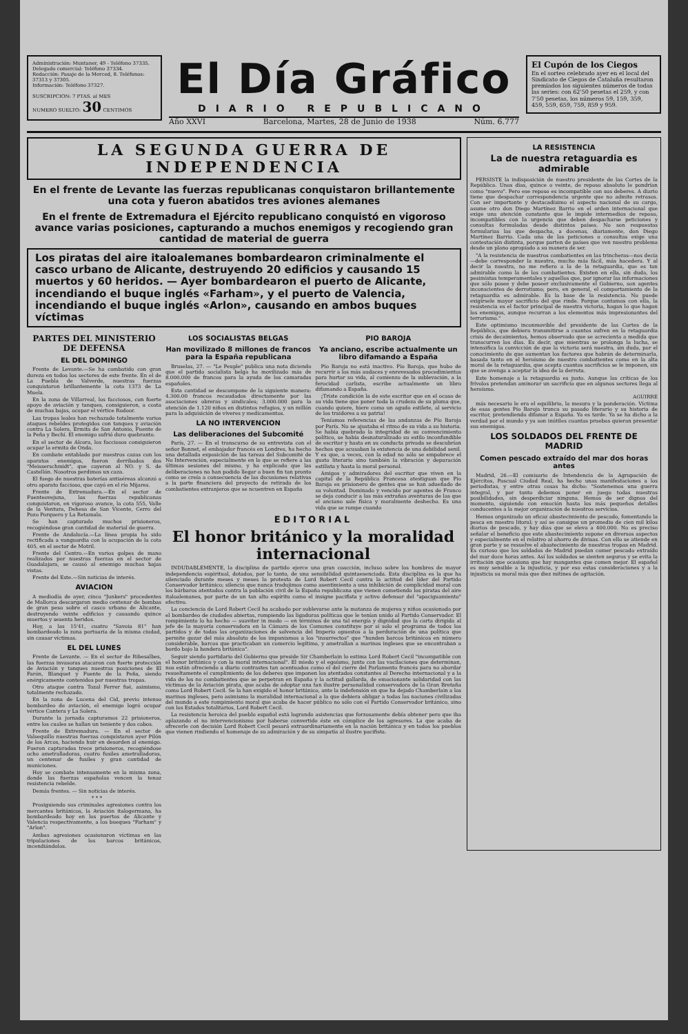Administración: Muntaner, 49 - Teléfono 37335.
Delegado comercial: Teléfono 37334.
Redacción: Pasaje de la Merced, 8. Teléfonos: 37313 y 37305.
Información: Teléfono 37327.
SUSCRIPCION: 7 PTAS. al MES
NUMERO SUELTO: 30 CENTIMOS
El Día Gráfico
DIARIO REPUBLICANO
Año XXVI Barcelona, Martes, 28 de Junio de 1938 Núm. 6.777
El Cupón de los Ciegos
En el sorteo celebrado ayer en el local del Sindicato de Ciegos de Cataluña resultaron premiados los siguientes números de todas las series: con 62'50 pesetas el 259, y con 7'50 pesetas, los números 59, 159, 359, 459, 559, 659, 759, 859 y 959.
LA SEGUNDA GUERRA DE INDEPENDENCIA
En el frente de Levante las fuerzas republicanas conquistaron brillantemente una cota y fueron abatidos tres aviones alemanes
En el frente de Extremadura el Ejército republicano conquistó en vigoroso avance varias posiciones, capturando a muchos enemigos y recogiendo gran cantidad de material de guerra
Los piratas del aire italoalemanes bombardearon criminalmente el casco urbano de Alicante, destruyendo 20 edificios y causando 15 muertos y 60 heridos. — Ayer bombardearon el puerto de Alicante, incendiando el buque inglés «Farham», y el puerto de Valencia, incendiando el buque inglés «Arlon», causando en ambos buques víctimas
PARTES DEL MINISTERIO DE DEFENSA
EL DEL DOMINGO
Frente de Levante.—Se ha combatido con gran dureza en todos los sectores de este frente. En el de La Puebla de Valverde, nuestras fuerzas conquistaron brillantemente la cota 1373 de La Muela.
En la zona de Villarreal, los facciosos, con fuerte apoyo de aviación y tanques, consiguieron, a costa de muchas bajas, ocupar el vértice Rodoor.
Las tropas leales han rechazado totalmente varios ataques rebeldes protegidos con tanques y aviación contra La Solera, Ermita de San Antonio, Fuente de la Peña y Bechí. El enemigo sufrió duro quebranto.
En el sector de Alcora, los facciosos consiguieron ocupar la ermita de Onda.
En combate entablado por nuestros cazas con los aparatos enemigos, fueron derribados dos "Meisserschmidt", que cayeron al NO. y S. de Castellón. Nosotros perdimos un caza.
El fuego de nuestras baterías antiaéreas alcanzó a otro aparato faccioso, que cayó en el río Mijares.
Frente de Extremadura.—En el sector de Fuenteovejuna, las fuerzas republicanas conquistaron, en vigoroso avance, la cota 555, Valle de la Ventura, Dehesa de San Vicente, Cerro del Pozo Porquero y La Retamala.
Se han capturado muchos prisioneros, recogiéndose gran cantidad de material de guerra.
Frente de Andalucía.—La línea propia ha sido rectificada a vanguardia con la ocupación de la cota 405, en el sector de Motril.
Frente del Centro.—En varios golpes de mano realizados por nuestras fuerzas en el sector de Guadalajara, se causó al enemigo muchas bajas vistas.
Frente del Este.—Sin noticias de interés.
AVIACION
A mediodía de ayer, cinco "Junkers" procedentes de Mallorca descargaron medio centenar de bombas de gran peso sobre el casco urbano de Alicante, destruyendo veinte edificios y causando quince muertos y sesenta heridos.
Hoy, a las 15'41, cuatro "Savoia 81" han bombardeado la zona portuaria de la misma ciudad, sin causar víctimas.
EL DEL LUNES
Frente de Levante. — En el sector de Ribesalbes, las fuerzas invasoras atacaron con fuerte protección de Aviación y tanques nuestras posiciones de El Farón, Blanquet y Fuente de la Peña, siendo enérgicamente contenidos por nuestras tropas.
Otro ataque contra Tozal Ferrer fué, asimismo, totalmente rechazado.
En la zona de Lucena del Cid, previo intenso bombardeo de aviación, el enemigo logró ocupar vértice Cantera y La Solera.
Durante la jornada capturamos 22 prisioneros, entre los cuales se hallan un teniente y dos cabos.
Frente de Extremadura. — En el sector de Valsequillo nuestras fuerzas conquistaron ayer Pilón de los Arcos, haciendo huir en desorden al enemigo. Fueron capturados trece prisioneros, recogiéndose ocho ametralladoras, cuatro fusiles ametralladoras, un centenar de fusiles y gran cantidad de municiones.
Hoy se combate intensamente en la misma zona, donde las fuerzas españolas vencen la tenaz resistencia rebelde.
Demás frentes. — Sin noticias de interés.
* * *
Prosiguiendo sus criminales agresiones contra los mercantes británicos, la Aviación italogermana, ha bombardeado hoy en los puertos de Alicante y Valencia respectivamente, a los bueques "Farham" y "Arlon".
Ambas agresiones ocasionaron víctimas en las tripulaciones de los barcos británicos, incendiándolos.
LOS SOCIALISTAS BELGAS
Han movilizado 8 millones de francos para la España republicana
Bruselas, 27. — "Le Peuple" publica una nota diciendo que el partido socialista belga ha movilizado más de 8.000.000 de francos para la ayuda de los camaradas españoles.
Esta cantidad se descompone de la siguiente manera: 4.300.00 francos recaudados directamente por las asociaciones obreras y sindicales; 3.000.000 para la atención de 1.120 niños en distintos refugios, y un millón para la adquisición de víveres y medicamentos.
LA NO INTERVENCION
Las deliberaciones del Subcomité
París, 27. — En el transcurso de su entrevista con el señor Bonnet, el embajador francés en Londres, ha hecho una detallada exposición de las tareas del Subcomité de No Intervención, especialmente en lo que se refiere a las últimas sesiones del mismo, y ha explicado que las deliberaciones no han podido llegar a buen fin tan pronto como se creía a consecuencia de las dscusiones relativas a la parte financiera del proyecto de retirada de los combatientes extranjeros que se ncuentren en España
PIO BAROJA
Ya anciano, escribe actualmente un libro difamando a España
Pío Baroja no está inactivo. Pío Baroja, que hubo de recurrir a los más audaces y enrevesados procedimientos para hurtar su vida, al comienzo de la sublevación, a la ferocidad carlista, escribe actualmente un libro difamando a España.
¡Triste condición la de este escritor que en el ocaso de su vida tiene que poner toda la crudeza de su pluma que, cuando quiere, hiere como un agudo estilete, al servicio de los traidores a su patria!
Teníamos referencias de las andanzas de Pío Baroja por París. No se ajustaba el ritmo de su vida a su historia. Se había quebrado la integridad de su convencimiento político, se había desnaturalizado su estilo inconfundible de escritor y hasta en su conducta privada se descubrían hechos que acusaban la existencia de una debilidad senil. Y es que, a veces, con la edad no sólo se empobrece el gusto literario sino también la vibración y depuración estilista y hasta la moral personal.
Amigos y admiradores del escritor que viven en la capital de la República Francesa atestiguan que Pío Baroja es prisionero de gentes que se han adueñado de su voluntad. Dominado y vencido por agentes de Franco se deja conducir a las más extrañas aventuras de las que el anciano sale física y moralmente deshecho. Es una vida que se rompe cuando
EDITORIAL
El honor británico y la moralidad internacional
INDUDABLEMENTE, la disciplina de partido ejerce una gran coacción, incluso sobre los hombres de mayor independencia espiritual, dotados, por lo tanto, de una sensibilidad quintaesenciada. Esta disciplina es la que ha silenciado durante meses y meses la protesta de Lord Robert Cecil contra la actitud del líder del Partido Conservador británico; silencio que nunca tradujimos como asentimiento a una inhibición de complicidad moral con los bárbaros atentados contra la población civil de la España republicana que vienen cometiendo los piratas del aire italoalemanes, por parte de un tan alto espíritu como el insigne pacifista y activo defensor del "apaciguamiento" efectivo.
La conciencia de Lord Robert Cecil ha acabado por sublevarse ante la matanza de mujeres y niños ocasionada por el bombardeo de ciudades abiertas, rompiendo las ligaduras políticas que le tenían unido al Partido Conservador. El rompimiento lo ha hecho — suaviter in modo — en términos de una tal energía y dignidad que la carta dirigida al jefe de la mayoría conservadora en la Cámara de los Comunes constituye por sí solo el programa de todos los partidos y de todas las organizaciones de solvencia del Imperio opuestos a la perduración de una política que permite gozar del más absoluto de los impunismos a los "insurrectos" que "hunden barcos británicos en número considerable, barcos que practicaban un comercio legítimo, y ametrallan a marinos ingleses que se encontraban a bordo bajo la bandera británica".
Seguir siendo partidario del Gobierno que preside Sir Chamberlain lo estima Lord Robert Cecil "incompatible con el honor británico y con la moral internacional". El miedo y el egoísmo, junto con las vacilaciones que determinan, nos están ofreciendo a diario contrastes tan acentuados como el del cierre del Parlamento francés para no abordar resueltamente el cumplimiento de los deberes que imponen los atentados constantes al Derecho internacional y a la vida de los no combatientes que se perpetran en España y la actitud gallarda, de emocionante solidaridad con las víctimas de la Aviación pirata, que acaba de adoptar una tan ilustre personalidad conservadora de la Gran Bretaña como Lord Robert Cecil. Se la han exigido el honor británico, ante la indefensión en que ha dejado Chamberlain a los marinos ingleses, pero asimismo la moralidad internacional a la que debiera obligar a todas las naciones civilizadas del mundo a este rompimiento moral que acaba de hacer público no sólo con el Partido Conservador británico, sino con los Estados totalitarios, Lord Robert Cecil.
La resistencia heroica del pueblo español está logrando asistencias que forzosamente debía obtener pero que iba aplazando el no intervencionismo por haberse convertido éste en cómplice de los agresores. La que acaba de ofrecerle con decisión Lord Robert Cecil pesará extraordinariamente en la nación británica y en todos los pueblos que vienen rindiendo el homenaje de su admiración y de su simpatía al ilustre pacifista.
LA RESISTENCIA
La de nuestra retaguardia es admirable
PERSISTE la indisposición de nuestro presidente de las Cortes de la República. Unos días, quince o veinte, de reposo absoluto le pondrían como "nuevo". Pero ese reposo es incompatible con sus deberes. A diario tiene que despachar correspondencia urgente que no admite retrasos. Con ser importante y destacadísimo el aspecto nacional de su cargo, asume otro don Diego Martínez Barrio en el orden internacional que exige una atención constante que le impide intermedios de reposo, incompatibles con la urgencia que deben despacharse peticiones y consultas formuladas desde distintos países. No son respuestas formularias las que despacha, a docenas, diariamente, don Diego Martínez Barrio. Cada una de las peticiones o consultas exige una contestación distinta, porque parten de países que ven nuestro problema desde un plano apropiado a su manera de ser.
"A la resistencia de nuestros combatientes en las trincheras—nos decía—debe corresponder la nuestra, mucho más fácil, más hacedera. Y al decir la nuestra, no me refiero a la de la retaguardia, que es tan admirable como la de los combatientes. Existen en ella, sin duda, los pesimistas temperamentales y aquellos que, por ignorar las informaciones que sólo posee y debe poseer exclusivamente el Gobierno, son agentes inconscientes de derrotismo; pero, en general, el comportamiento de la retaguardia es admirable. Es la base de la resistencia. No puede exigírsele mayor sacrificio del que rinde. Porque contamos con ella, la resistencia es el factor principal de nuestra victoria, hagan lo que hagan los enemigos, aunque recurran a los elementos más impresionantes del terrorismo."
Este optimismo inconmovible del presidente de las Cortes de la República, que debiera transmitirse a cuantos sufren en la retaguardia crisis de decaimientos, hemos observado que se acrecienta a medida que transcurren los días. Es decir, que mientras se prolonga la lucha, se intensifica la convicción de que la victoria será nuestra, sin duda, por el conocimiento de que aumentan los factores que habrán de determinarla, basada tanto en el heroísmo de nuestro combatientes como en la alta moral de la retaguardia, que acepta cuantos sacrificios se le imponen, sin que se avenga a aceptar la idea de la derrota.
Este homenaje a la retaguardia es justo. Aunque las críticas de los frívolos pretendan aminorar un sacrificio que en algunos sectores llega al heroísmo.
AGUIRRE
más necesario le era el equilibrio, la mesura y la ponderación. Víctima de esas gentes Pío Baroja trunca su pasado literario y su historia de escritor, pretendiendo difamar a España. Ya es tarde. Ya se ha dicho a la verdad por el mundo y ya son inútiles cuantas pruebas quieran presentar sus enemigos.
LOS SOLDADOS DEL FRENTE DE MADRID
Comen pescado extraído del mar dos horas antes
Madrid, 26.—El comisario de Intendencia de la Agrupación de Ejércitos, Pascual Ciudad Real, ha hecho unas manifestaciones a los periodistas, y entre otras cosas ha dicho: "Sostenemos una guerra integral, y por tanto debemos poner en juego todas nuestras posibilidades, sin desperdiciar ninguna. Hemos de ser dignos del momento, siguiendo con emoción hasta los más pequeños detalles conducentes a la mejor organización de nuestros servicios.
Hemos organizado un eficaz abastecimiento de pescado, fomentando la pesca en nuestro litoral; y así se consigue un promedio de cien mil kilos diarios de pescado, y hay días que se eleva a 400.000. No es preciso señalar el beneficio que este abastecimiento supone en diversos aspectos y especialmente en el relativo al ahorro de divisas. Con ello se atiende en gran parte y se resuelve el abastecimiento de nuestras tropas en Madrid. Es curioso que los soldados de Madrid puedan comer pescado extraído del mar doce horas antes. Así los soldados se sienten seguros y se evita la irritación que ocasiona que hay mangantes que comen mejor. El español es muy sensible a la injusticia, y por eso estas consideraciones y a la injusticia su moral más que diez mítines de agitación.